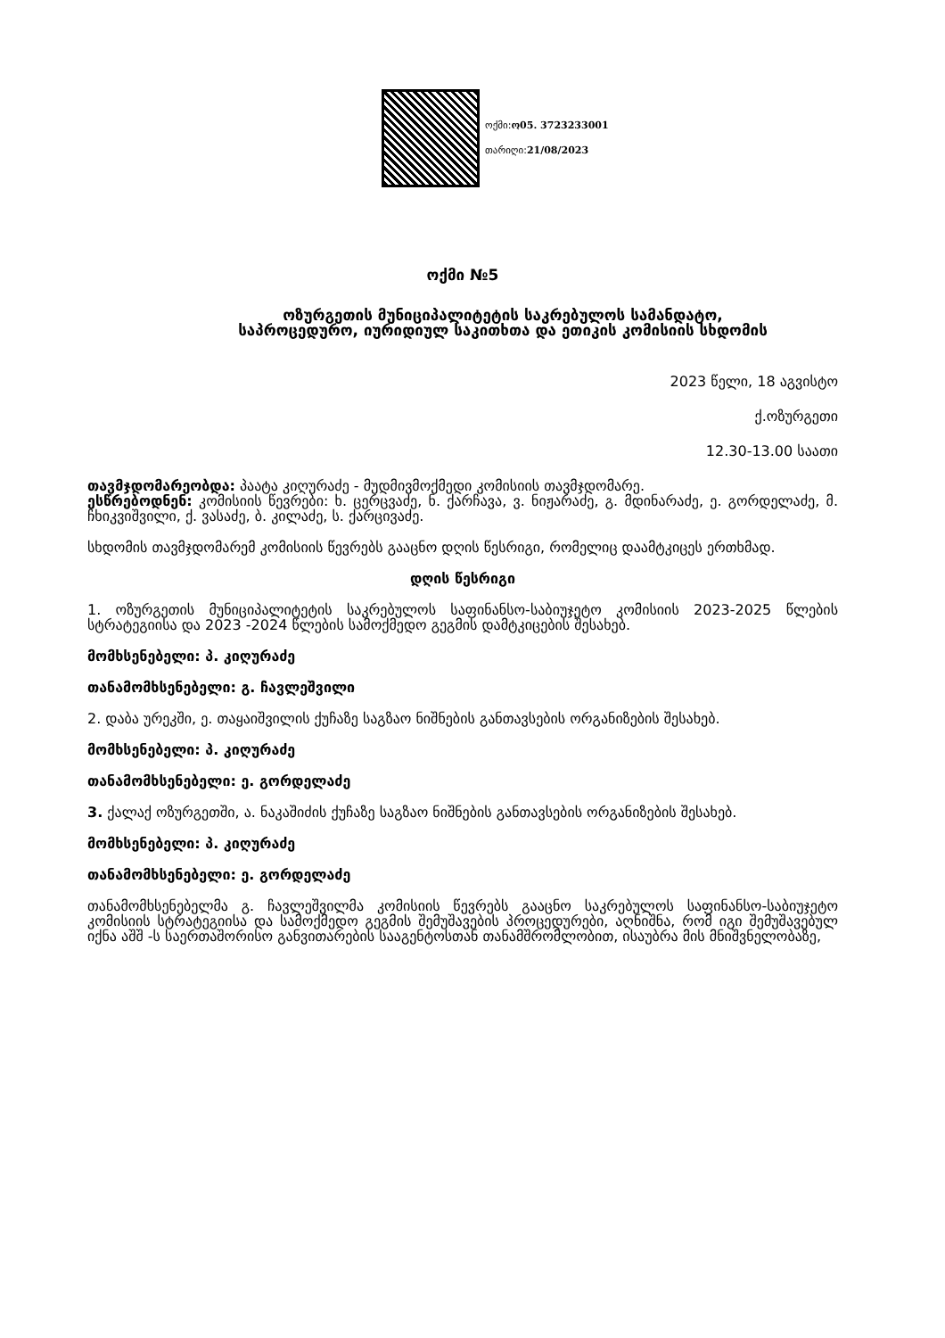ოქმი:ო05. 3723233001
თარიღი:21/08/2023
ოქმი №5
ოზურგეთის მუნიციპალიტეტის საკრებულოს სამანდატო, საპროცედურო, იურიდიულ საკითხთა და ეთიკის კომისიის სხდომის
2023 წელი, 18 აგვისტო
ქ.ოზურგეთი
12.30-13.00 საათი
თავმჯდომარეობდა: პაატა კიღურაძე - მუდმივმოქმედი კომისიის თავმჯდომარე.
ესწრებოდნენ: კომისიის წევრები: ხ. ცერცვაძე, ნ. ქარჩავა, ვ. ნიჟარაძე, გ. მდინარაძე, ე. გორდელაძე, მ. ჩხიკვიშვილი, ქ. ვასაძე, ბ. კილაძე, ს. ქარცივაძე.
სხდომის თავმჯდომარემ კომისიის წევრებს გააცნო დღის წესრიგი, რომელიც დაამტკიცეს ერთხმად.
დღის წესრიგი
1. ოზურგეთის მუნიციპალიტეტის საკრებულოს საფინანსო-საბიუჯეტო კომისიის 2023-2025 წლების სტრატეგიისა და 2023 -2024 წლების სამოქმედო გეგმის დამტკიცების შესახებ.
მომხსენებელი: პ. კიღურაძე
თანამომხსენებელი: გ. ჩავლეშვილი
2. დაბა ურეკში, ე. თაყაიშვილის ქუჩაზე საგზაო ნიშნების განთავსების ორგანიზების შესახებ.
მომხსენებელი: პ. კიღურაძე
თანამომხსენებელი: ე. გორდელაძე
3. ქალაქ ოზურგეთში, ა. ნაკაშიძის ქუჩაზე საგზაო ნიშნების განთავსების ორგანიზების შესახებ.
მომხსენებელი: პ. კიღურაძე
თანამომხსენებელი: ე. გორდელაძე
თანამომხსენებელმა გ. ჩავლეშვილმა კომისიის წევრებს გააცნო საკრებულოს საფინანსო-საბიუჯეტო კომისიის სტრატეგიისა და სამოქმედო გეგმის შემუშავების პროცედურები, აღნიშნა, რომ იგი შემუშავებულ იქნა აშშ -ს საერთაშორისო განვითარების სააგენტოსთან თანამშრომლობით, ისაუბრა მის მნიშვნელობაზე,